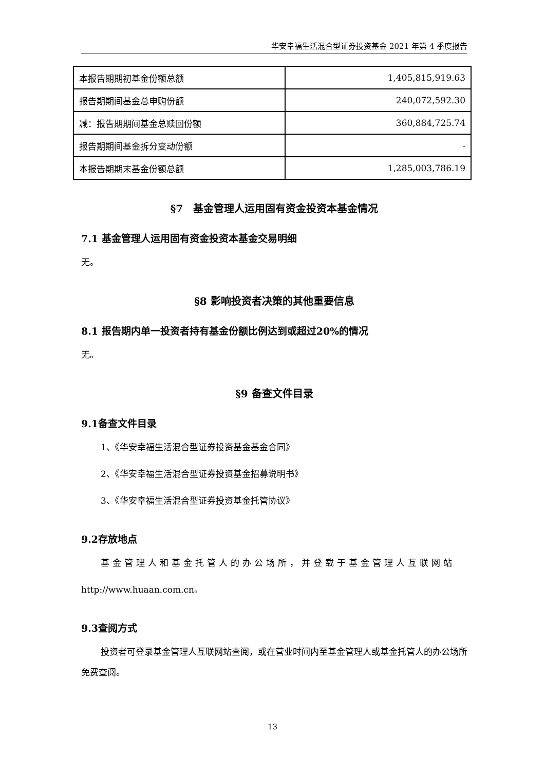华安幸福生活混合型证券投资基金 2021 年第 4 季度报告
| 本报告期期初基金份额总额 | 1,405,815,919.63 |
| 报告期期间基金总申购份额 | 240,072,592.30 |
| 减：报告期期间基金总赎回份额 | 360,884,725.74 |
| 报告期期间基金拆分变动份额 | - |
| 本报告期期末基金份额总额 | 1,285,003,786.19 |
§7　基金管理人运用固有资金投资本基金情况
7.1 基金管理人运用固有资金投资本基金交易明细
无。
§8 影响投资者决策的其他重要信息
8.1 报告期内单一投资者持有基金份额比例达到或超过20%的情况
无。
§9 备查文件目录
9.1备查文件目录
1、《华安幸福生活混合型证券投资基金基金合同》
2、《华安幸福生活混合型证券投资基金招募说明书》
3、《华安幸福生活混合型证券投资基金托管协议》
9.2存放地点
基金管理人和基金托管人的办公场所，并登载于基金管理人互联网站
http://www.huaan.com.cn。
9.3查阅方式
投资者可登录基金管理人互联网站查阅，或在营业时间内至基金管理人或基金托管人的办公场所免费查阅。
13